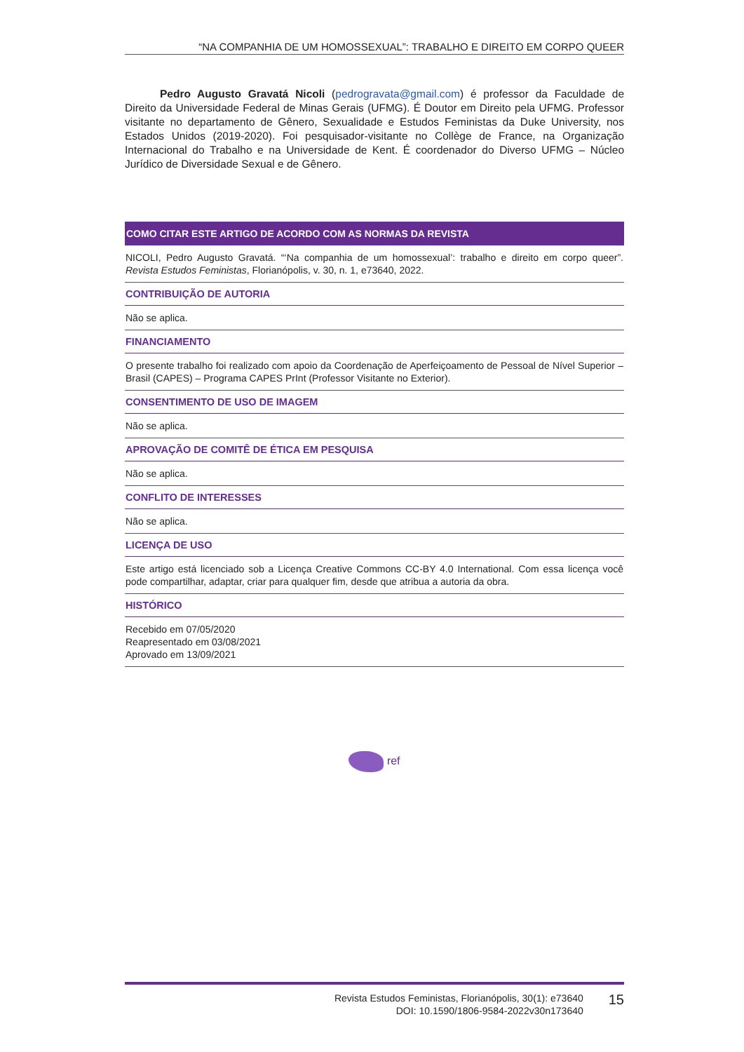“NA COMPANHIA DE UM HOMOSSEXUAL”: TRABALHO E DIREITO EM CORPO QUEER
Pedro Augusto Gravatá Nicoli (pedrogravata@gmail.com) é professor da Faculdade de Direito da Universidade Federal de Minas Gerais (UFMG). É Doutor em Direito pela UFMG. Professor visitante no departamento de Gênero, Sexualidade e Estudos Feministas da Duke University, nos Estados Unidos (2019-2020). Foi pesquisador-visitante no Collège de France, na Organização Internacional do Trabalho e na Universidade de Kent. É coordenador do Diverso UFMG – Núcleo Jurídico de Diversidade Sexual e de Gênero.
COMO CITAR ESTE ARTIGO DE ACORDO COM AS NORMAS DA REVISTA
NICOLI, Pedro Augusto Gravatá. “‘Na companhia de um homossexual’: trabalho e direito em corpo queer”. Revista Estudos Feministas, Florianópolis, v. 30, n. 1, e73640, 2022.
CONTRIBUIÇÃO DE AUTORIA
Não se aplica.
FINANCIAMENTO
O presente trabalho foi realizado com apoio da Coordenação de Aperfeiçoamento de Pessoal de Nível Superior – Brasil (CAPES) – Programa CAPES PrInt (Professor Visitante no Exterior).
CONSENTIMENTO DE USO DE IMAGEM
Não se aplica.
APROVAÇÃO DE COMITÊ DE ÉTICA EM PESQUISA
Não se aplica.
CONFLITO DE INTERESSES
Não se aplica.
LICENÇA DE USO
Este artigo está licenciado sob a Licença Creative Commons CC-BY 4.0 International. Com essa licença você pode compartilhar, adaptar, criar para qualquer fim, desde que atribua a autoria da obra.
HISTÓRICO
Recebido em 07/05/2020
Reapresentado em 03/08/2021
Aprovado em 13/09/2021
ref
Revista Estudos Feministas, Florianópolis, 30(1): e73640
DOI: 10.1590/1806-9584-2022v30n173640
15